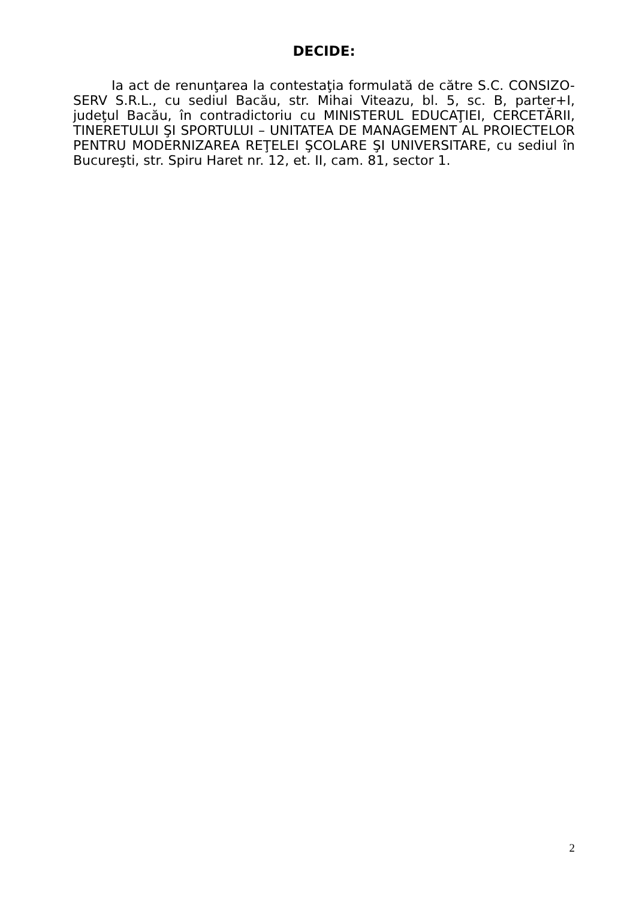DECIDE:
Ia act de renunţarea la contestaţia formulată de către S.C. CONSIZO-SERV S.R.L., cu sediul Bacău, str. Mihai Viteazu, bl. 5, sc. B, parter+I, judeţul Bacău, în contradictoriu cu MINISTERUL EDUCAŢIEI, CERCETĂRII, TINERETULUI ŞI SPORTULUI – UNITATEA DE MANAGEMENT AL PROIECTELOR PENTRU MODERNIZAREA REŢELEI ŞCOLARE ŞI UNIVERSITARE, cu sediul în Bucureşti, str. Spiru Haret nr. 12, et. II, cam. 81, sector 1.
2